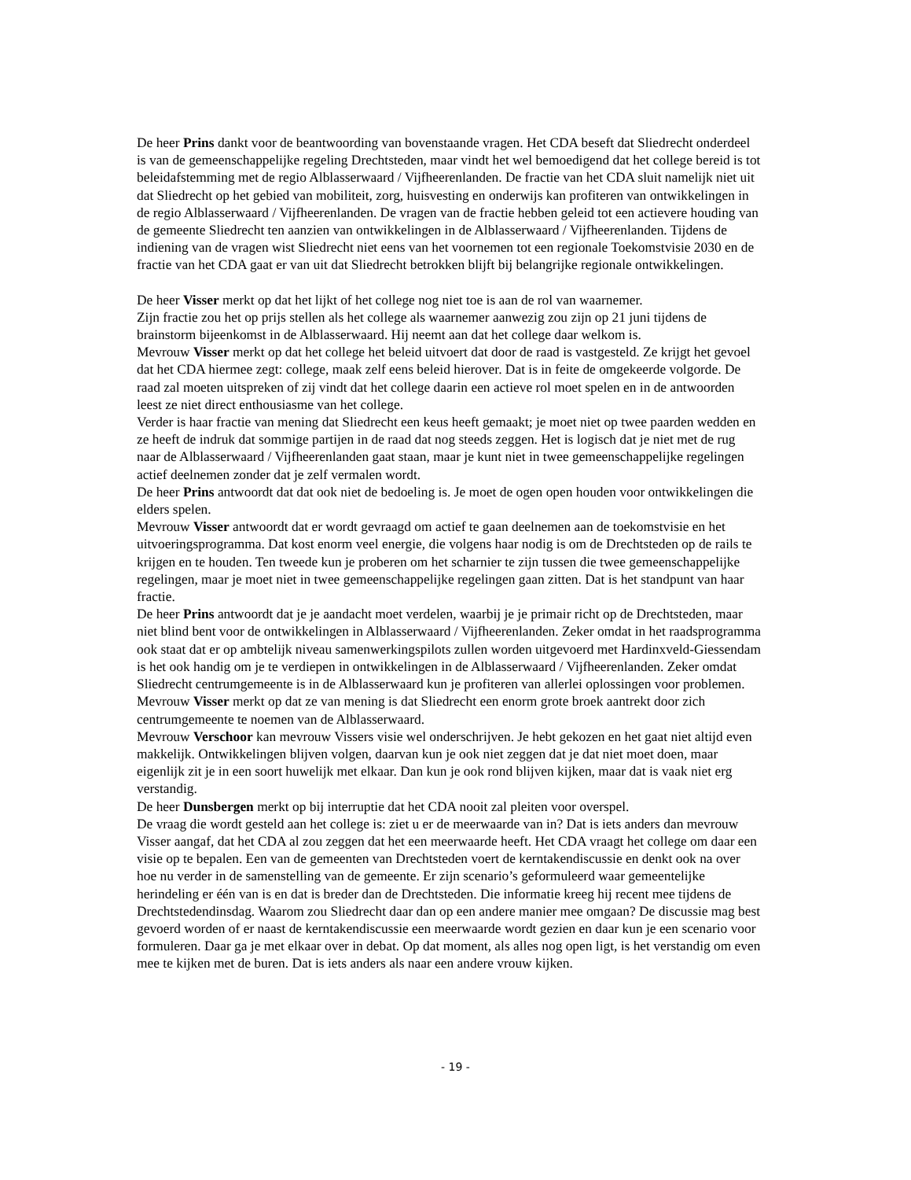De heer Prins dankt voor de beantwoording van bovenstaande vragen. Het CDA beseft dat Sliedrecht onderdeel is van de gemeenschappelijke regeling Drechtsteden, maar vindt het wel bemoedigend dat het college bereid is tot beleidafstemming met de regio Alblasserwaard / Vijfheerenlanden. De fractie van het CDA sluit namelijk niet uit dat Sliedrecht op het gebied van mobiliteit, zorg, huisvesting en onderwijs kan profiteren van ontwikkelingen in de regio Alblasserwaard / Vijfheerenlanden. De vragen van de fractie hebben geleid tot een actievere houding van de gemeente Sliedrecht ten aanzien van ontwikkelingen in de Alblasserwaard / Vijfheerenlanden. Tijdens de indiening van de vragen wist Sliedrecht niet eens van het voornemen tot een regionale Toekomstvisie 2030 en de fractie van het CDA gaat er van uit dat Sliedrecht betrokken blijft bij belangrijke regionale ontwikkelingen.
De heer Visser merkt op dat het lijkt of het college nog niet toe is aan de rol van waarnemer.
Zijn fractie zou het op prijs stellen als het college als waarnemer aanwezig zou zijn op 21 juni tijdens de brainstorm bijeenkomst in de Alblasserwaard. Hij neemt aan dat het college daar welkom is.
Mevrouw Visser merkt op dat het college het beleid uitvoert dat door de raad is vastgesteld. Ze krijgt het gevoel dat het CDA hiermee zegt: college, maak zelf eens beleid hierover. Dat is in feite de omgekeerde volgorde. De raad zal moeten uitspreken of zij vindt dat het college daarin een actieve rol moet spelen en in de antwoorden leest ze niet direct enthousiasme van het college.
Verder is haar fractie van mening dat Sliedrecht een keus heeft gemaakt; je moet niet op twee paarden wedden en ze heeft de indruk dat sommige partijen in de raad dat nog steeds zeggen. Het is logisch dat je niet met de rug naar de Alblasserwaard / Vijfheerenlanden gaat staan, maar je kunt niet in twee gemeenschappelijke regelingen actief deelnemen zonder dat je zelf vermalen wordt.
De heer Prins antwoordt dat dat ook niet de bedoeling is. Je moet de ogen open houden voor ontwikkelingen die elders spelen.
Mevrouw Visser antwoordt dat er wordt gevraagd om actief te gaan deelnemen aan de toekomstvisie en het uitvoeringsprogramma. Dat kost enorm veel energie, die volgens haar nodig is om de Drechtsteden op de rails te krijgen en te houden. Ten tweede kun je proberen om het scharnier te zijn tussen die twee gemeenschappelijke regelingen, maar je moet niet in twee gemeenschappelijke regelingen gaan zitten. Dat is het standpunt van haar fractie.
De heer Prins antwoordt dat je je aandacht moet verdelen, waarbij je je primair richt op de Drechtsteden, maar niet blind bent voor de ontwikkelingen in Alblasserwaard / Vijfheerenlanden. Zeker omdat in het raadsprogramma ook staat dat er op ambtelijk niveau samenwerkingspilots zullen worden uitgevoerd met Hardinxveld-Giessendam is het ook handig om je te verdiepen in ontwikkelingen in de Alblasserwaard / Vijfheerenlanden. Zeker omdat Sliedrecht centrumgemeente is in de Alblasserwaard kun je profiteren van allerlei oplossingen voor problemen.
Mevrouw Visser merkt op dat ze van mening is dat Sliedrecht een enorm grote broek aantrekt door zich centrumgemeente te noemen van de Alblasserwaard.
Mevrouw Verschoor kan mevrouw Vissers visie wel onderschrijven. Je hebt gekozen en het gaat niet altijd even makkelijk. Ontwikkelingen blijven volgen, daarvan kun je ook niet zeggen dat je dat niet moet doen, maar eigenlijk zit je in een soort huwelijk met elkaar. Dan kun je ook rond blijven kijken, maar dat is vaak niet erg verstandig.
De heer Dunsbergen merkt op bij interruptie dat het CDA nooit zal pleiten voor overspel.
De vraag die wordt gesteld aan het college is: ziet u er de meerwaarde van in? Dat is iets anders dan mevrouw Visser aangaf, dat het CDA al zou zeggen dat het een meerwaarde heeft. Het CDA vraagt het college om daar een visie op te bepalen. Een van de gemeenten van Drechtsteden voert de kerntakendiscussie en denkt ook na over hoe nu verder in de samenstelling van de gemeente. Er zijn scenario’s geformuleerd waar gemeentelijke herindeling er één van is en dat is breder dan de Drechtsteden. Die informatie kreeg hij recent mee tijdens de Drechtstedendinsdag. Waarom zou Sliedrecht daar dan op een andere manier mee omgaan? De discussie mag best gevoerd worden of er naast de kerntakendiscussie een meerwaarde wordt gezien en daar kun je een scenario voor formuleren. Daar ga je met elkaar over in debat. Op dat moment, als alles nog open ligt, is het verstandig om even mee te kijken met de buren. Dat is iets anders als naar een andere vrouw kijken.
- 19 -